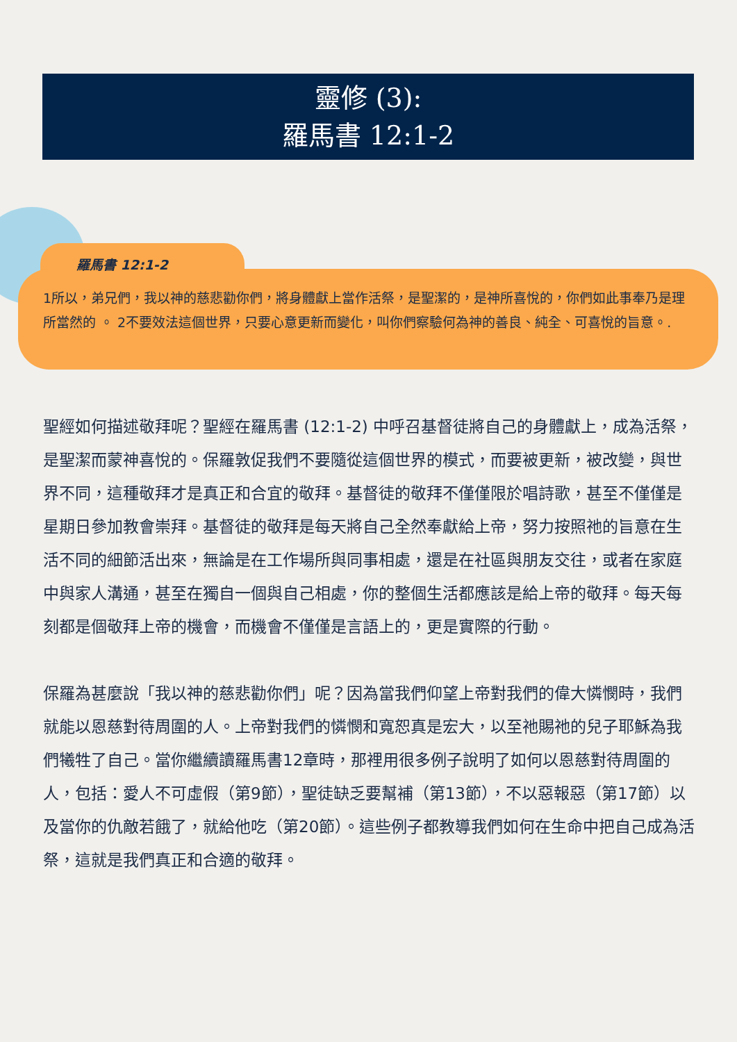靈修 (3):
羅馬書 12:1-2
羅馬書 12:1-2
1所以，弟兄們，我以神的慈悲勸你們，將身體獻上當作活祭，是聖潔的，是神所喜悅的，你們如此事奉乃是理所當然的 。 2不要效法這個世界，只要心意更新而變化，叫你們察驗何為神的善良、純全、可喜悅的旨意。.
聖經如何描述敬拜呢？聖經在羅馬書 (12:1-2) 中呼召基督徒將自己的身體獻上，成為活祭，是聖潔而蒙神喜悅的。保羅敦促我們不要隨從這個世界的模式，而要被更新，被改變，與世界不同，這種敬拜才是真正和合宜的敬拜。基督徒的敬拜不僅僅限於唱詩歌，甚至不僅僅是星期日參加教會崇拜。基督徒的敬拜是每天將自己全然奉獻給上帝，努力按照祂的旨意在生活不同的細節活出來，無論是在工作場所與同事相處，還是在社區與朋友交往，或者在家庭中與家人溝通，甚至在獨自一個與自己相處，你的整個生活都應該是給上帝的敬拜。每天每刻都是個敬拜上帝的機會，而機會不僅僅是言語上的，更是實際的行動。
保羅為甚麼說「我以神的慈悲勸你們」呢？因為當我們仰望上帝對我們的偉大憐憫時，我們就能以恩慈對待周圍的人。上帝對我們的憐憫和寬恕真是宏大，以至祂賜祂的兒子耶穌為我們犧牲了自己。當你繼續讀羅馬書12章時，那裡用很多例子說明了如何以恩慈對待周圍的人，包括：愛人不可虛假（第9節），聖徒缺乏要幫補（第13節），不以惡報惡（第17節）以及當你的仇敵若餓了，就給他吃（第20節）。這些例子都教導我們如何在生命中把自己成為活祭，這就是我們真正和合適的敬拜。